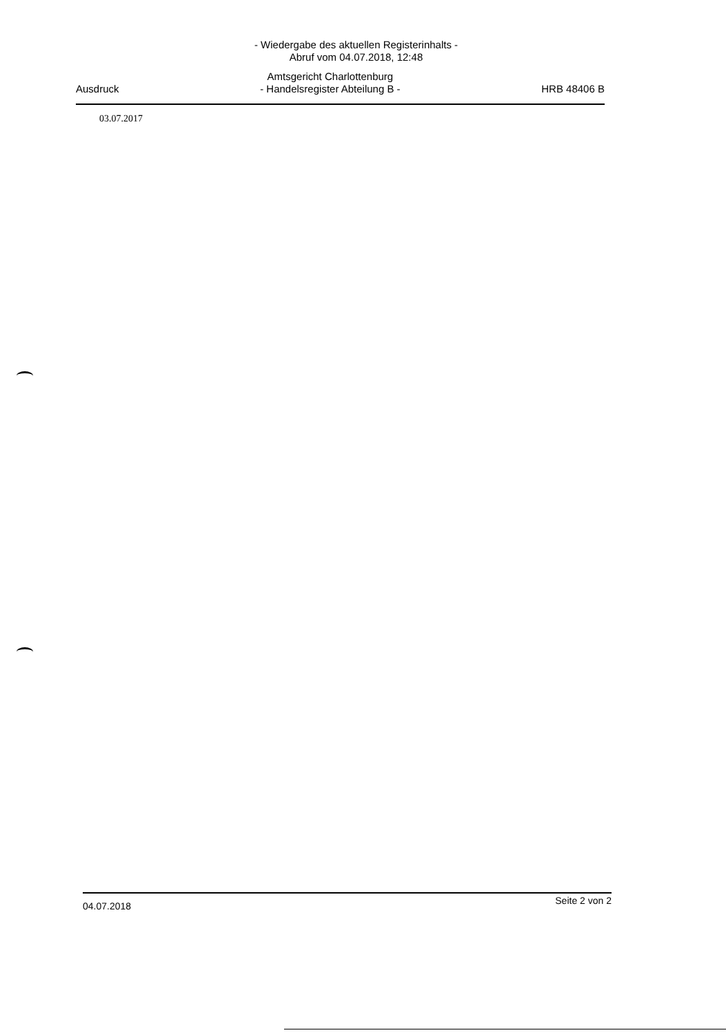- Wiedergabe des aktuellen Registerinhalts -
Abruf vom 04.07.2018, 12:48
Ausdruck
Amtsgericht Charlottenburg
- Handelsregister Abteilung B -
HRB 48406 B
03.07.2017
04.07.2018 Seite 2 von 2